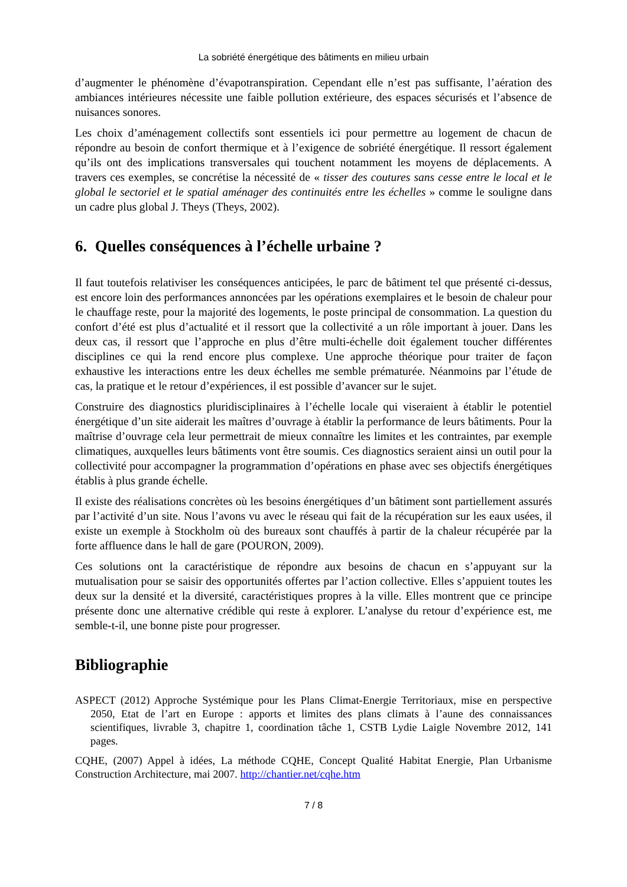La sobriété énergétique des bâtiments en milieu urbain
d’augmenter le phénomène d’évapotranspiration. Cependant elle n’est pas suffisante, l’aération des ambiances intérieures nécessite une faible pollution extérieure, des espaces sécurisés et l’absence de nuisances sonores.
Les choix d’aménagement collectifs sont essentiels ici pour permettre au logement de chacun de répondre au besoin de confort thermique et à l’exigence de sobriété énergétique. Il ressort également qu’ils ont des implications transversales qui touchent notamment les moyens de déplacements. A travers ces exemples, se concrétise la nécessité de « tisser des coutures sans cesse entre le local et le global le sectoriel et le spatial aménager des continuités entre les échelles » comme le souligne dans un cadre plus global J. Theys (Theys, 2002).
6. Quelles conséquences à l’échelle urbaine ?
Il faut toutefois relativiser les conséquences anticipées, le parc de bâtiment tel que présenté ci-dessus, est encore loin des performances annoncées par les opérations exemplaires et le besoin de chaleur pour le chauffage reste, pour la majorité des logements, le poste principal de consommation. La question du confort d’été est plus d’actualité et il ressort que la collectivité a un rôle important à jouer. Dans les deux cas, il ressort que l’approche en plus d’être multi-échelle doit également toucher différentes disciplines ce qui la rend encore plus complexe. Une approche théorique pour traiter de façon exhaustive les interactions entre les deux échelles me semble prématurée. Néanmoins par l’étude de cas, la pratique et le retour d’expériences, il est possible d’avancer sur le sujet.
Construire des diagnostics pluridisciplinaires à l’échelle locale qui viseraient à établir le potentiel énergétique d’un site aiderait les maîtres d’ouvrage à établir la performance de leurs bâtiments. Pour la maîtrise d’ouvrage cela leur permettrait de mieux connaître les limites et les contraintes, par exemple climatiques, auxquelles leurs bâtiments vont être soumis. Ces diagnostics seraient ainsi un outil pour la collectivité pour accompagner la programmation d’opérations en phase avec ses objectifs énergétiques établis à plus grande échelle.
Il existe des réalisations concrètes où les besoins énergétiques d’un bâtiment sont partiellement assurés par l’activité d’un site. Nous l’avons vu avec le réseau qui fait de la récupération sur les eaux usées, il existe un exemple à Stockholm où des bureaux sont chauffés à partir de la chaleur récupérée par la forte affluence dans le hall de gare (POURON, 2009).
Ces solutions ont la caractéristique de répondre aux besoins de chacun en s’appuyant sur la mutualisation pour se saisir des opportunités offertes par l’action collective. Elles s’appuient toutes les deux sur la densité et la diversité, caractéristiques propres à la ville. Elles montrent que ce principe présente donc une alternative crédible qui reste à explorer. L’analyse du retour d’expérience est, me semble-t-il, une bonne piste pour progresser.
Bibliographie
ASPECT (2012) Approche Systémique pour les Plans Climat-Energie Territoriaux, mise en perspective 2050, Etat de l’art en Europe : apports et limites des plans climats à l’aune des connaissances scientifiques, livrable 3, chapitre 1, coordination tâche 1, CSTB Lydie Laigle Novembre 2012, 141 pages.
CQHE, (2007) Appel à idées, La méthode CQHE, Concept Qualité Habitat Energie, Plan Urbanisme Construction Architecture, mai 2007. http://chantier.net/cqhe.htm
7 / 8